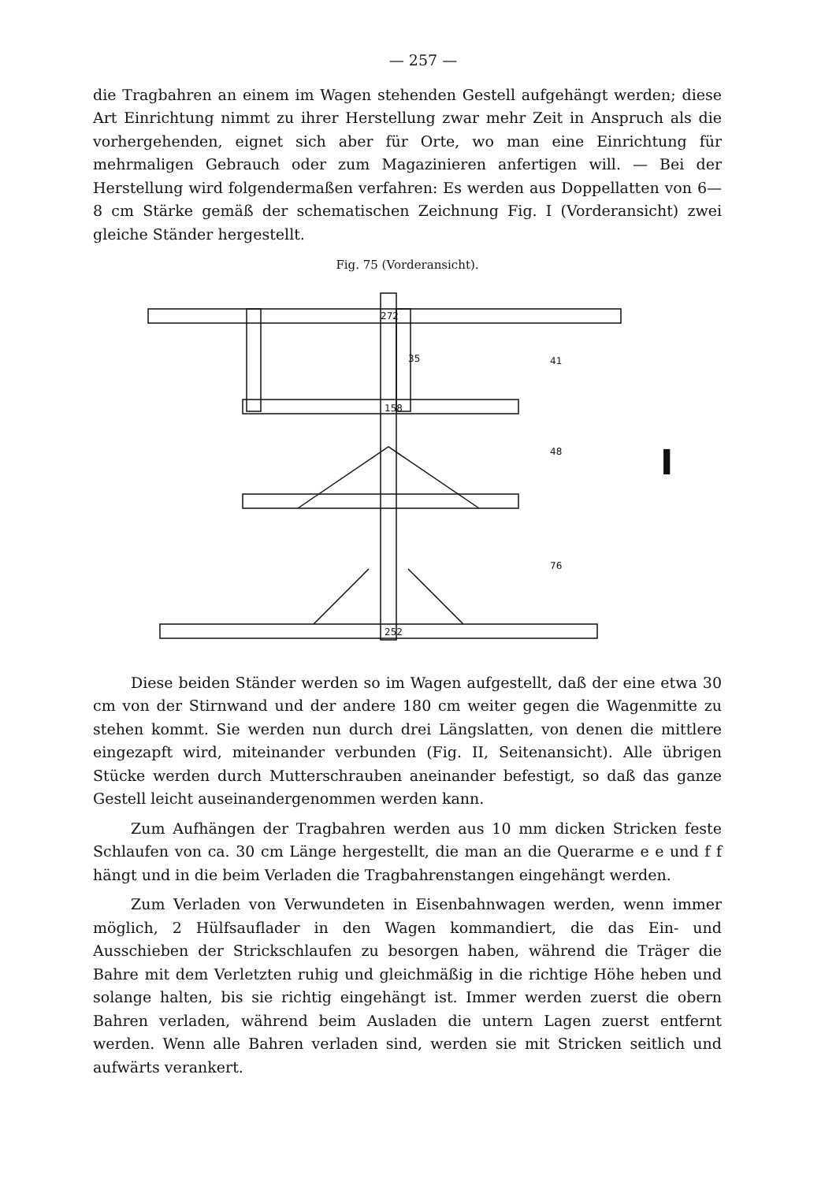— 257 —
die Tragbahren an einem im Wagen stehenden Gestell aufgehängt werden; diese Art Einrichtung nimmt zu ihrer Herstellung zwar mehr Zeit in Anspruch als die vorhergehenden, eignet sich aber für Orte, wo man eine Einrichtung für mehrmaligen Gebrauch oder zum Magazinieren anfertigen will. — Bei der Herstellung wird folgendermaßen verfahren: Es werden aus Doppellatten von 6—8 cm Stärke gemäß der schematischen Zeichnung Fig. I (Vorderansicht) zwei gleiche Ständer hergestellt.
Fig. 75 (Vorderansicht).
272
35
158
41
48
76
252
I
Diese beiden Ständer werden so im Wagen aufgestellt, daß der eine etwa 30 cm von der Stirnwand und der andere 180 cm weiter gegen die Wagenmitte zu stehen kommt. Sie werden nun durch drei Längslatten, von denen die mittlere eingezapft wird, miteinander verbunden (Fig. II, Seitenansicht). Alle übrigen Stücke werden durch Mutterschrauben aneinander befestigt, so daß das ganze Gestell leicht auseinandergenommen werden kann.
Zum Aufhängen der Tragbahren werden aus 10 mm dicken Stricken feste Schlaufen von ca. 30 cm Länge hergestellt, die man an die Querarme e e und f f hängt und in die beim Verladen die Tragbahrenstangen eingehängt werden.
Zum Verladen von Verwundeten in Eisenbahnwagen werden, wenn immer möglich, 2 Hülfsauflader in den Wagen kommandiert, die das Ein- und Ausschieben der Strickschlaufen zu besorgen haben, während die Träger die Bahre mit dem Verletzten ruhig und gleichmäßig in die richtige Höhe heben und solange halten, bis sie richtig eingehängt ist. Immer werden zuerst die obern Bahren verladen, während beim Ausladen die untern Lagen zuerst entfernt werden. Wenn alle Bahren verladen sind, werden sie mit Stricken seitlich und aufwärts verankert.